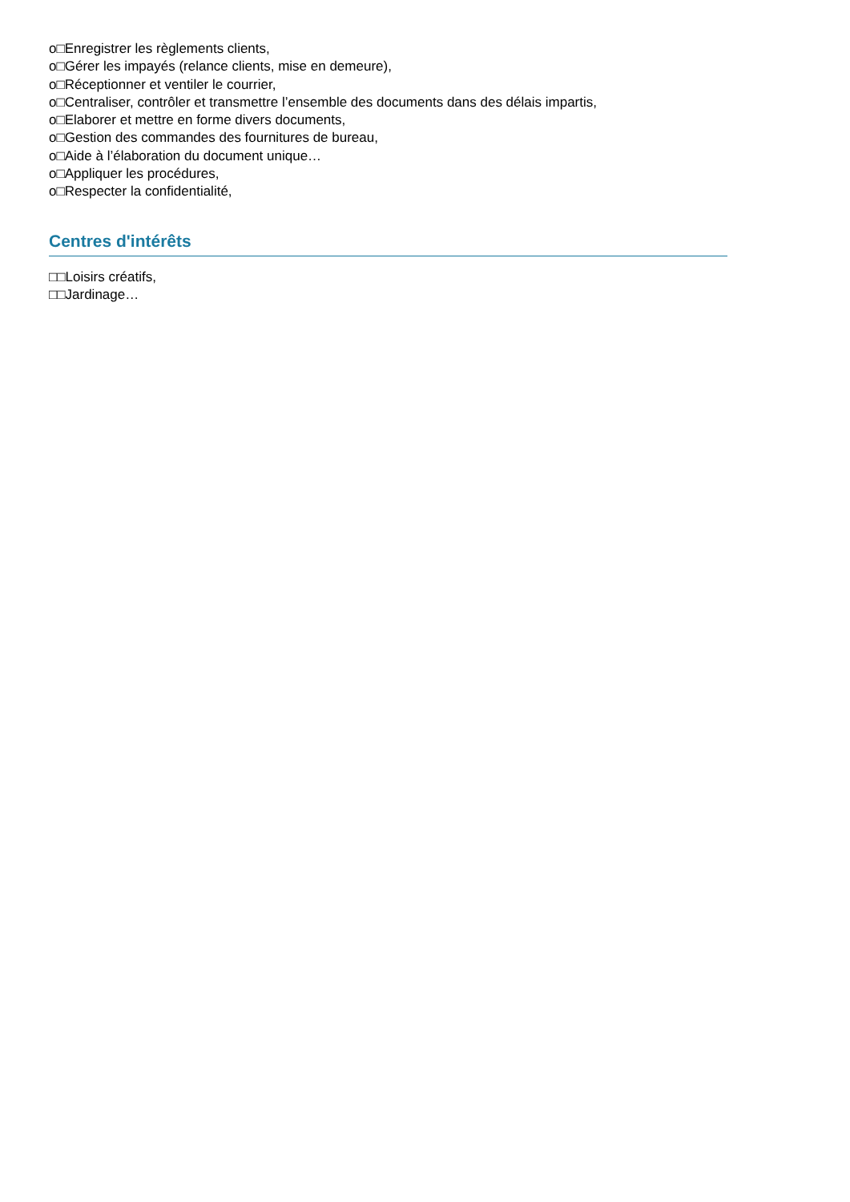o□Enregistrer les règlements clients,
o□Gérer les impayés (relance clients, mise en demeure),
o□Réceptionner et ventiler le courrier,
o□Centraliser, contrôler et transmettre l’ensemble des documents dans des délais impartis,
o□Elaborer et mettre en forme divers documents,
o□Gestion des commandes des fournitures de bureau,
o□Aide à l’élaboration du document unique…
o□Appliquer les procédures,
o□Respecter la confidentialité,
Centres d'intérêts
□□Loisirs créatifs,
□□Jardinage…